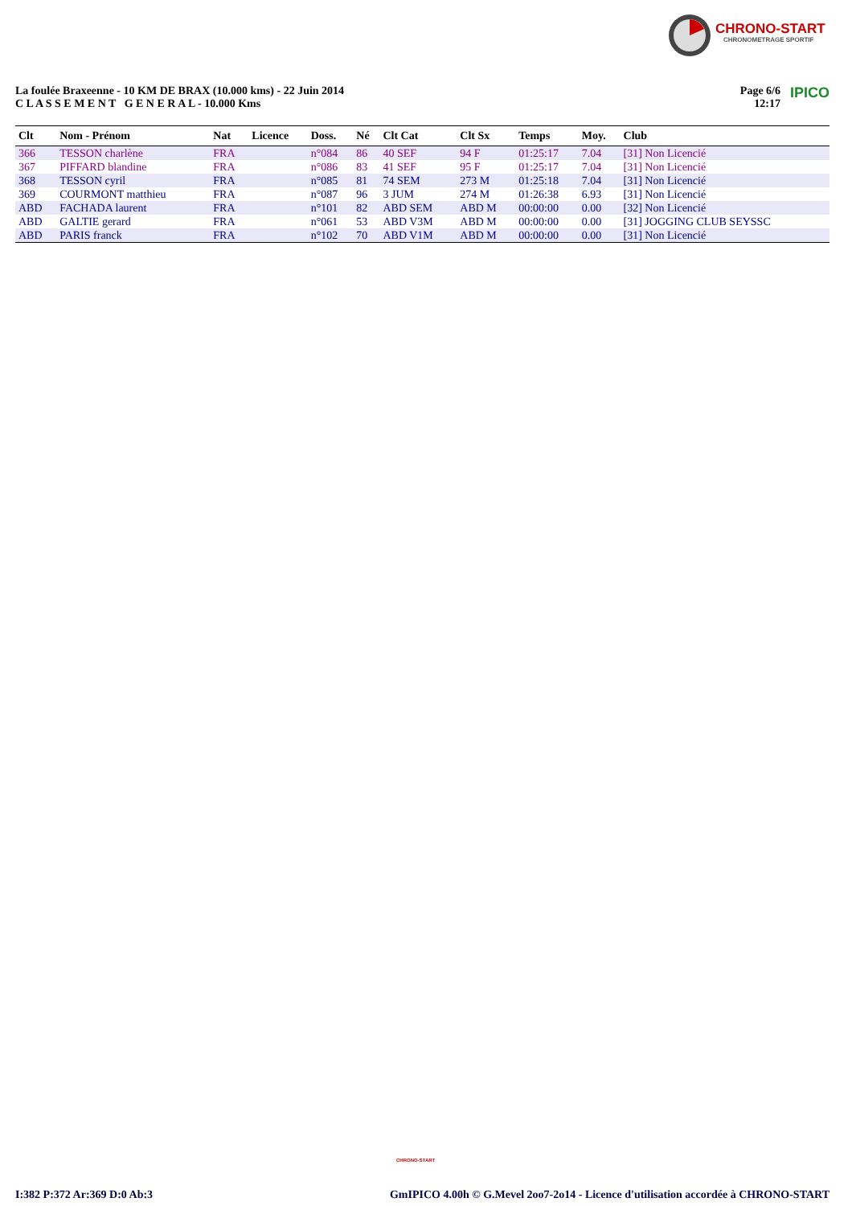CHRONO-START
CHRONOMETRAGE SPORTIF
La foulée Braxeenne - 10 KM DE BRAX (10.000 kms) - 22 Juin 2014
C L A S S E M E N T G E N E R A L - 10.000 Kms
Page 6/6
12:17 IPICO
| Clt | Nom - Prénom | Nat | Licence | Doss. | Né | Clt Cat | Clt Sx | Temps | Moy. | Club |
| --- | --- | --- | --- | --- | --- | --- | --- | --- | --- | --- |
| 366 | TESSON charlène | FRA | | n°084 | 86 | 40 SEF | 94 F | 01:25:17 | 7.04 | [31] Non Licencié |
| 367 | PIFFARD blandine | FRA | | n°086 | 83 | 41 SEF | 95 F | 01:25:17 | 7.04 | [31] Non Licencié |
| 368 | TESSON cyril | FRA | | n°085 | 81 | 74 SEM | 273 M | 01:25:18 | 7.04 | [31] Non Licencié |
| 369 | COURMONT matthieu | FRA | | n°087 | 96 | 3 JUM | 274 M | 01:26:38 | 6.93 | [31] Non Licencié |
| ABD | FACHADA laurent | FRA | | n°101 | 82 | ABD SEM | ABD M | 00:00:00 | 0.00 | [32] Non Licencié |
| ABD | GALTIE gerard | FRA | | n°061 | 53 | ABD V3M | ABD M | 00:00:00 | 0.00 | [31] JOGGING CLUB SEYSSC |
| ABD | PARIS franck | FRA | | n°102 | 70 | ABD V1M | ABD M | 00:00:00 | 0.00 | [31] Non Licencié |
CHRONO-START
I:382 P:372 Ar:369 D:0 Ab:3 GmIPICO 4.00h © G.Mevel 2oo7-2o14 - Licence d'utilisation accordée à CHRONO-START